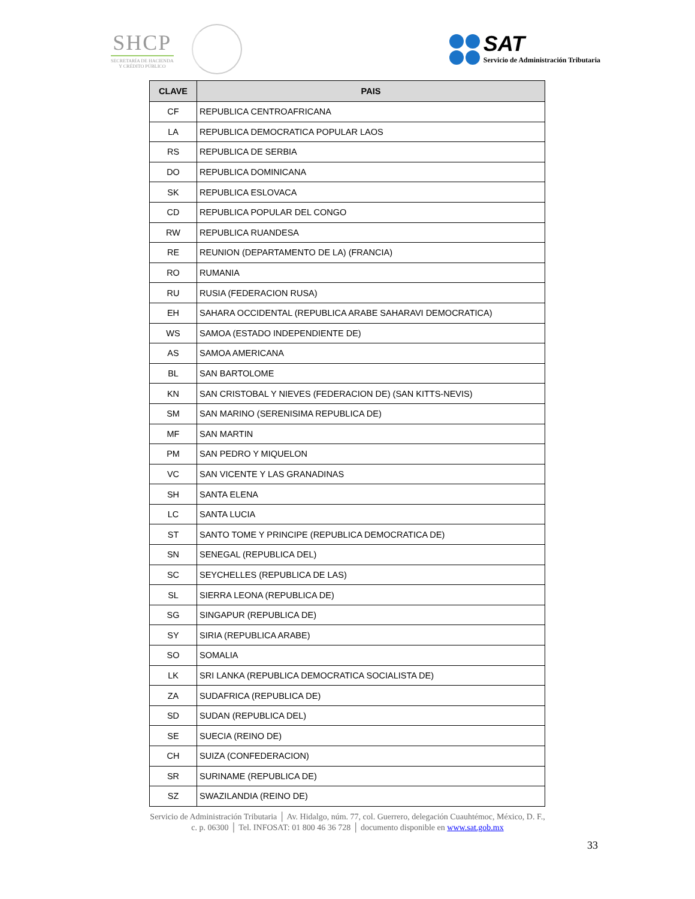SHCP
SECRETARÍA DE HACIENDA
Y CRÉDITO PÚBLICO
SAT
Servicio de Administración Tributaria
| CLAVE | PAIS |
| --- | --- |
| CF | REPUBLICA CENTROAFRICANA |
| LA | REPUBLICA DEMOCRATICA POPULAR LAOS |
| RS | REPUBLICA DE SERBIA |
| DO | REPUBLICA DOMINICANA |
| SK | REPUBLICA ESLOVACA |
| CD | REPUBLICA POPULAR DEL CONGO |
| RW | REPUBLICA RUANDESA |
| RE | REUNION (DEPARTAMENTO DE LA) (FRANCIA) |
| RO | RUMANIA |
| RU | RUSIA (FEDERACION RUSA) |
| EH | SAHARA OCCIDENTAL (REPUBLICA ARABE SAHARAVI DEMOCRATICA) |
| WS | SAMOA (ESTADO INDEPENDIENTE DE) |
| AS | SAMOA AMERICANA |
| BL | SAN BARTOLOME |
| KN | SAN CRISTOBAL Y NIEVES (FEDERACION DE) (SAN KITTS-NEVIS) |
| SM | SAN MARINO (SERENISIMA REPUBLICA DE) |
| MF | SAN MARTIN |
| PM | SAN PEDRO Y MIQUELON |
| VC | SAN VICENTE Y LAS GRANADINAS |
| SH | SANTA ELENA |
| LC | SANTA LUCIA |
| ST | SANTO TOME Y PRINCIPE (REPUBLICA DEMOCRATICA DE) |
| SN | SENEGAL (REPUBLICA DEL) |
| SC | SEYCHELLES (REPUBLICA DE LAS) |
| SL | SIERRA LEONA (REPUBLICA DE) |
| SG | SINGAPUR (REPUBLICA DE) |
| SY | SIRIA (REPUBLICA ARABE) |
| SO | SOMALIA |
| LK | SRI LANKA (REPUBLICA DEMOCRATICA SOCIALISTA DE) |
| ZA | SUDAFRICA (REPUBLICA DE) |
| SD | SUDAN (REPUBLICA DEL) |
| SE | SUECIA (REINO DE) |
| CH | SUIZA (CONFEDERACION) |
| SR | SURINAME (REPUBLICA DE) |
| SZ | SWAZILANDIA (REINO DE) |
Servicio de Administración Tributaria │ Av. Hidalgo, núm. 77, col. Guerrero, delegación Cuauhtémoc, México, D. F.,
c. p. 06300 │ Tel. INFOSAT: 01 800 46 36 728 │ documento disponible en www.sat.gob.mx
33